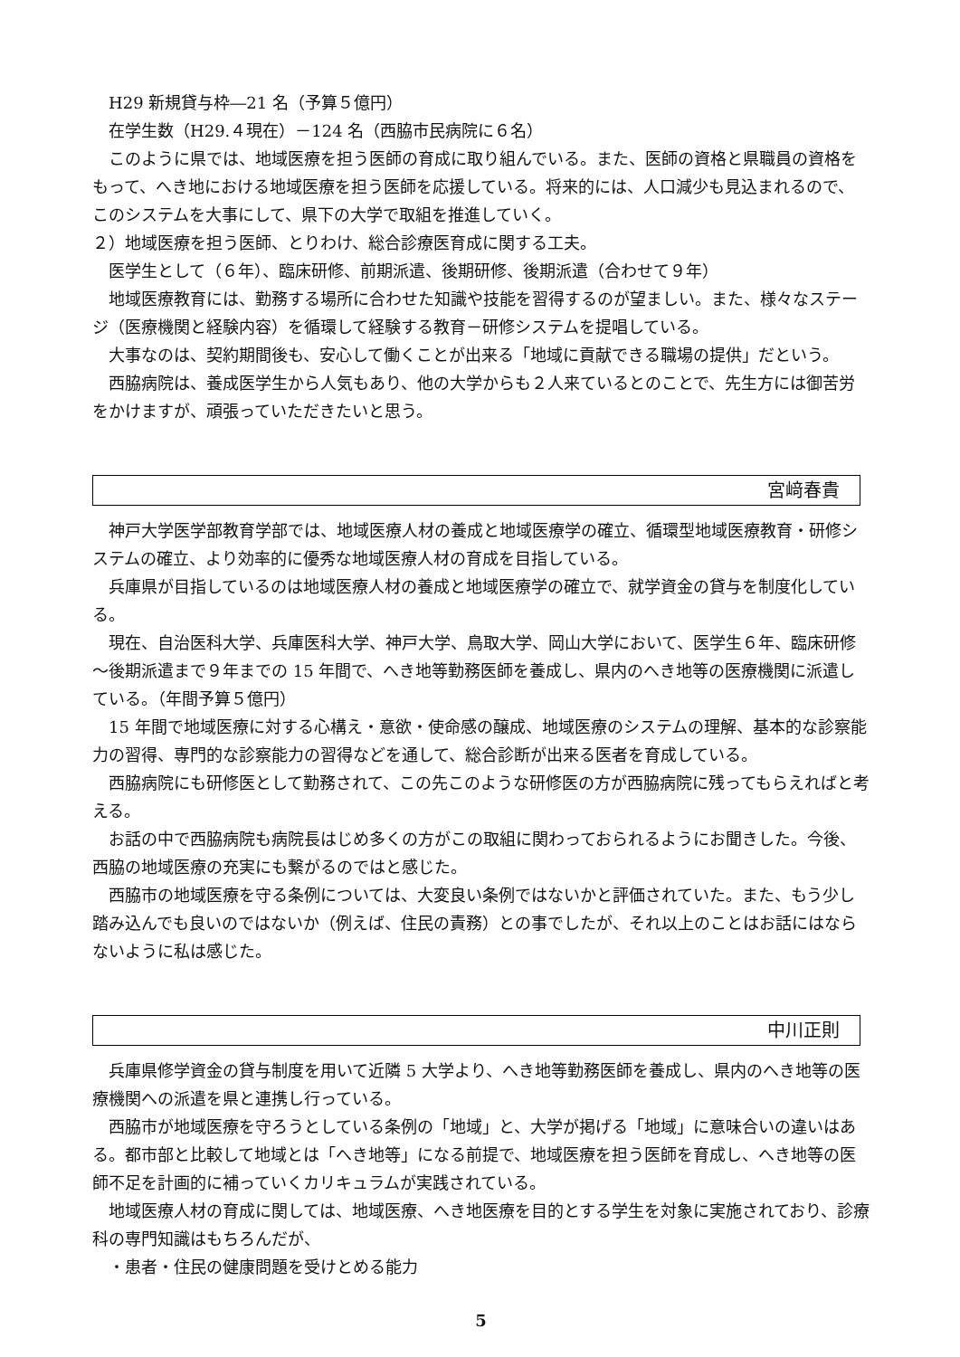H29 新規貸与枠―21 名（予算５億円）
　在学生数（H29.４現在）－124 名（西脇市民病院に６名）
　このように県では、地域医療を担う医師の育成に取り組んでいる。また、医師の資格と県職員の資格をもって、へき地における地域医療を担う医師を応援している。将来的には、人口減少も見込まれるので、このシステムを大事にして、県下の大学で取組を推進していく。
２）地域医療を担う医師、とりわけ、総合診療医育成に関する工夫。
　医学生として（６年）、臨床研修、前期派遣、後期研修、後期派遣（合わせて９年）
　地域医療教育には、勤務する場所に合わせた知識や技能を習得するのが望ましい。また、様々なステージ（医療機関と経験内容）を循環して経験する教育－研修システムを提唱している。
　大事なのは、契約期間後も、安心して働くことが出来る「地域に貢献できる職場の提供」だという。
　西脇病院は、養成医学生から人気もあり、他の大学からも２人来ているとのことで、先生方には御苦労をかけますが、頑張っていただきたいと思う。
宮﨑春貴
　神戸大学医学部教育学部では、地域医療人材の養成と地域医療学の確立、循環型地域医療教育・研修システムの確立、より効率的に優秀な地域医療人材の育成を目指している。
　兵庫県が目指しているのは地域医療人材の養成と地域医療学の確立で、就学資金の貸与を制度化している。
　現在、自治医科大学、兵庫医科大学、神戸大学、鳥取大学、岡山大学において、医学生６年、臨床研修～後期派遣まで９年までの 15 年間で、へき地等勤務医師を養成し、県内のへき地等の医療機関に派遣している。（年間予算５億円）
　15 年間で地域医療に対する心構え・意欲・使命感の醸成、地域医療のシステムの理解、基本的な診察能力の習得、専門的な診察能力の習得などを通して、総合診断が出来る医者を育成している。
　西脇病院にも研修医として勤務されて、この先このような研修医の方が西脇病院に残ってもらえればと考える。
　お話の中で西脇病院も病院長はじめ多くの方がこの取組に関わっておられるようにお聞きした。今後、西脇の地域医療の充実にも繋がるのではと感じた。
　西脇市の地域医療を守る条例については、大変良い条例ではないかと評価されていた。また、もう少し踏み込んでも良いのではないか（例えば、住民の責務）との事でしたが、それ以上のことはお話にはならないように私は感じた。
中川正則
　兵庫県修学資金の貸与制度を用いて近隣 5 大学より、へき地等勤務医師を養成し、県内のへき地等の医療機関への派遣を県と連携し行っている。
　西脇市が地域医療を守ろうとしている条例の「地域」と、大学が掲げる「地域」に意味合いの違いはある。都市部と比較して地域とは「へき地等」になる前提で、地域医療を担う医師を育成し、へき地等の医師不足を計画的に補っていくカリキュラムが実践されている。
　地域医療人材の育成に関しては、地域医療、へき地医療を目的とする学生を対象に実施されており、診療科の専門知識はもちろんだが、
　・患者・住民の健康問題を受けとめる能力
5